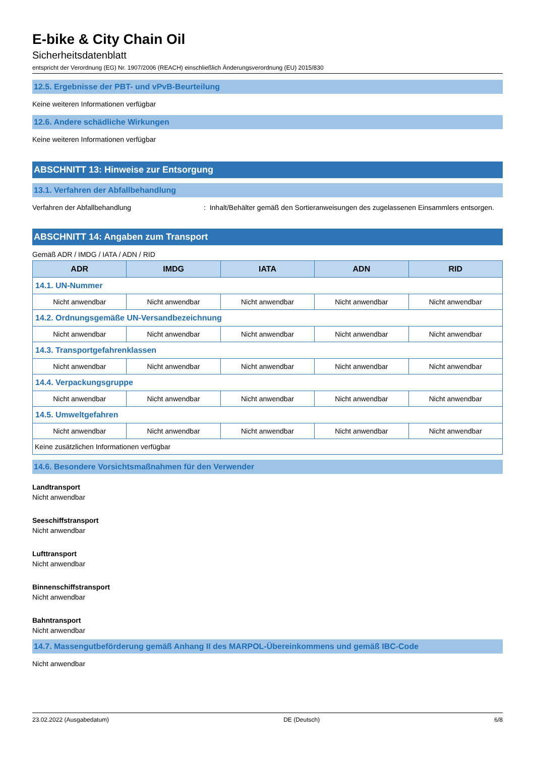E-bike & City Chain Oil
Sicherheitsdatenblatt
entspricht der Verordnung (EG) Nr. 1907/2006 (REACH) einschließlich Änderungsverordnung (EU) 2015/830
12.5. Ergebnisse der PBT- und vPvB-Beurteilung
Keine weiteren Informationen verfügbar
12.6. Andere schädliche Wirkungen
Keine weiteren Informationen verfügbar
ABSCHNITT 13: Hinweise zur Entsorgung
13.1. Verfahren der Abfallbehandlung
Verfahren der Abfallbehandlung: Inhalt/Behälter gemäß den Sortieranweisungen des zugelassenen Einsammlers entsorgen.
ABSCHNITT 14: Angaben zum Transport
Gemäß ADR / IMDG / IATA / ADN / RID
| ADR | IMDG | IATA | ADN | RID |
| --- | --- | --- | --- | --- |
| 14.1. UN-Nummer | | | | |
| Nicht anwendbar | Nicht anwendbar | Nicht anwendbar | Nicht anwendbar | Nicht anwendbar |
| 14.2. Ordnungsgemäße UN-Versandbezeichnung | | | | |
| Nicht anwendbar | Nicht anwendbar | Nicht anwendbar | Nicht anwendbar | Nicht anwendbar |
| 14.3. Transportgefahrenklassen | | | | |
| Nicht anwendbar | Nicht anwendbar | Nicht anwendbar | Nicht anwendbar | Nicht anwendbar |
| 14.4. Verpackungsgruppe | | | | |
| Nicht anwendbar | Nicht anwendbar | Nicht anwendbar | Nicht anwendbar | Nicht anwendbar |
| 14.5. Umweltgefahren | | | | |
| Nicht anwendbar | Nicht anwendbar | Nicht anwendbar | Nicht anwendbar | Nicht anwendbar |
| Keine zusätzlichen Informationen verfügbar | | | | |
14.6. Besondere Vorsichtsmaßnahmen für den Verwender
Landtransport
Nicht anwendbar
Seeschiffstransport
Nicht anwendbar
Lufttransport
Nicht anwendbar
Binnenschiffstransport
Nicht anwendbar
Bahntransport
Nicht anwendbar
14.7. Massengutbeförderung gemäß Anhang II des MARPOL-Übereinkommens und gemäß IBC-Code
Nicht anwendbar
23.02.2022 (Ausgabedatum) DE (Deutsch) 6/8